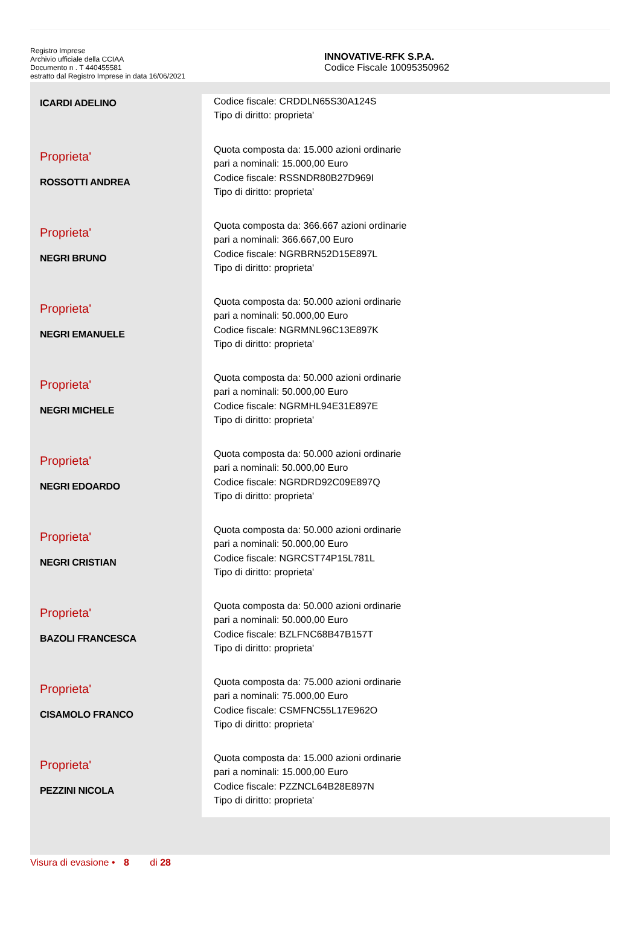Registro Imprese
Archivio ufficiale della CCIAA
Documento n . T 440455581
estratto dal Registro Imprese in data 16/06/2021
INNOVATIVE-RFK S.P.A.
Codice Fiscale 10095350962
| ICARDI ADELINO | Codice fiscale: CRDDLN65S30A124S Tipo di diritto: proprieta' |
| Proprieta' ROSSOTTI ANDREA | Quota composta da: 15.000 azioni ordinarie pari a nominali: 15.000,00 Euro Codice fiscale: RSSNDR80B27D969I Tipo di diritto: proprieta' |
| Proprieta' NEGRI BRUNO | Quota composta da: 366.667 azioni ordinarie pari a nominali: 366.667,00 Euro Codice fiscale: NGRBRN52D15E897L Tipo di diritto: proprieta' |
| Proprieta' NEGRI EMANUELE | Quota composta da: 50.000 azioni ordinarie pari a nominali: 50.000,00 Euro Codice fiscale: NGRMNL96C13E897K Tipo di diritto: proprieta' |
| Proprieta' NEGRI MICHELE | Quota composta da: 50.000 azioni ordinarie pari a nominali: 50.000,00 Euro Codice fiscale: NGRMHL94E31E897E Tipo di diritto: proprieta' |
| Proprieta' NEGRI EDOARDO | Quota composta da: 50.000 azioni ordinarie pari a nominali: 50.000,00 Euro Codice fiscale: NGRDRD92C09E897Q Tipo di diritto: proprieta' |
| Proprieta' NEGRI CRISTIAN | Quota composta da: 50.000 azioni ordinarie pari a nominali: 50.000,00 Euro Codice fiscale: NGRCST74P15L781L Tipo di diritto: proprieta' |
| Proprieta' BAZOLI FRANCESCA | Quota composta da: 50.000 azioni ordinarie pari a nominali: 50.000,00 Euro Codice fiscale: BZLFNC68B47B157T Tipo di diritto: proprieta' |
| Proprieta' CISAMOLO FRANCO | Quota composta da: 75.000 azioni ordinarie pari a nominali: 75.000,00 Euro Codice fiscale: CSMFNC55L17E962O Tipo di diritto: proprieta' |
| Proprieta' PEZZINI NICOLA | Quota composta da: 15.000 azioni ordinarie pari a nominali: 15.000,00 Euro Codice fiscale: PZZNCL64B28E897N Tipo di diritto: proprieta' |
Visura di evasione • 8 di 28